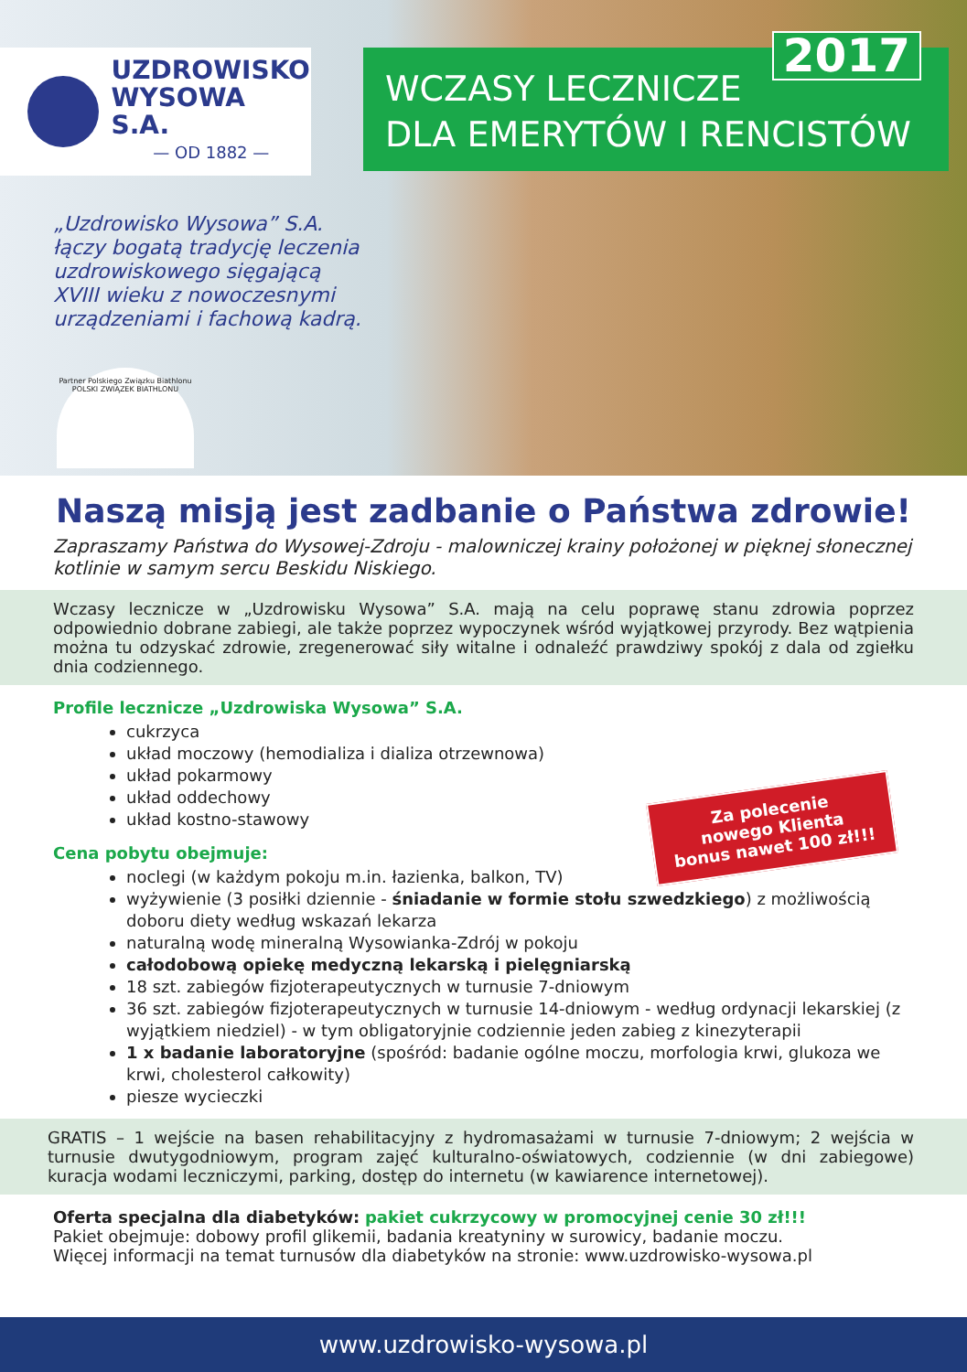UZDROWISKO
WYSOWA S.A.
— OD 1882 —
2017
WCZASY LECZNICZE
DLA EMERYTÓW I RENCISTÓW
„Uzdrowisko Wysowa” S.A. łączy bogatą tradycję leczenia uzdrowiskowego sięgającą XVIII wieku z nowoczesnymi urządzeniami i fachową kadrą.
Partner Polskiego Związku Biathlonu
POLSKI ZWIĄZEK BIATHLONU
Naszą misją jest zadbanie o Państwa zdrowie!
Zapraszamy Państwa do Wysowej-Zdroju - malowniczej krainy położonej w pięknej słonecznej kotlinie w samym sercu Beskidu Niskiego.
Wczasy lecznicze w „Uzdrowisku Wysowa” S.A. mają na celu poprawę stanu zdrowia poprzez odpowiednio dobrane zabiegi, ale także poprzez wypoczynek wśród wyjątkowej przyrody. Bez wątpienia można tu odzyskać zdrowie, zregenerować siły witalne i odnaleźć prawdziwy spokój z dala od zgiełku dnia codziennego.
Profile lecznicze „Uzdrowiska Wysowa” S.A.
cukrzyca
układ moczowy (hemodializa i dializa otrzewnowa)
układ pokarmowy
układ oddechowy
układ kostno-stawowy
Za polecenie
nowego Klienta
bonus nawet 100 zł!!!
Cena pobytu obejmuje:
noclegi (w każdym pokoju m.in. łazienka, balkon, TV)
wyżywienie (3 posiłki dziennie - śniadanie w formie stołu szwedzkiego) z możliwością doboru diety według wskazań lekarza
naturalną wodę mineralną Wysowianka-Zdrój w pokoju
całodobową opiekę medyczną lekarską i pielęgniarską
18 szt. zabiegów fizjoterapeutycznych w turnusie 7-dniowym
36 szt. zabiegów fizjoterapeutycznych w turnusie 14-dniowym - według ordynacji lekarskiej (z wyjątkiem niedziel) - w tym obligatoryjnie codziennie jeden zabieg z kinezyterapii
1 x badanie laboratoryjne (spośród: badanie ogólne moczu, morfologia krwi, glukoza we krwi, cholesterol całkowity)
piesze wycieczki
GRATIS – 1 wejście na basen rehabilitacyjny z hydromasażami w turnusie 7-dniowym; 2 wejścia w turnusie dwutygodniowym, program zajęć kulturalno-oświatowych, codziennie (w dni zabiegowe) kuracja wodami leczniczymi, parking, dostęp do internetu (w kawiarence internetowej).
Oferta specjalna dla diabetyków: pakiet cukrzycowy w promocyjnej cenie 30 zł!!!
Pakiet obejmuje: dobowy profil glikemii, badania kreatyniny w surowicy, badanie moczu.
Więcej informacji na temat turnusów dla diabetyków na stronie: www.uzdrowisko-wysowa.pl
www.uzdrowisko-wysowa.pl